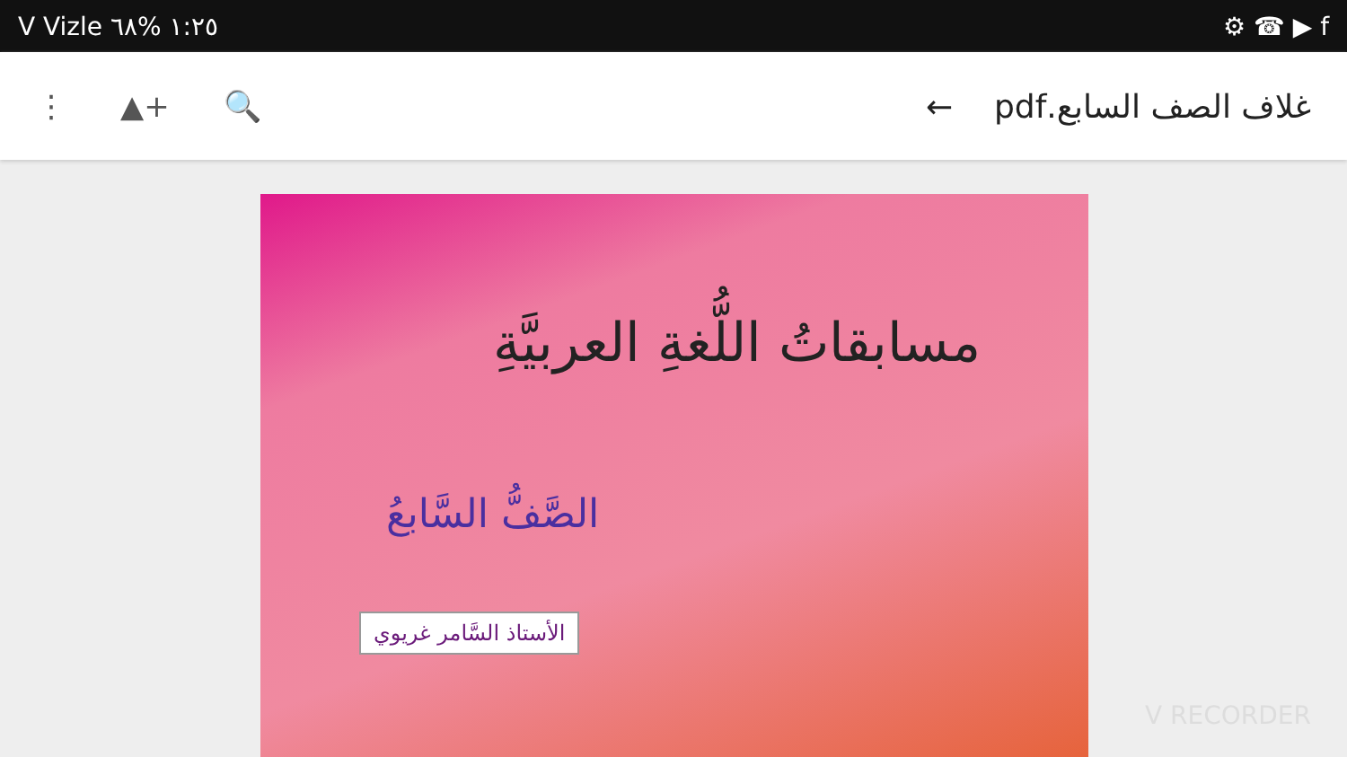V Vizle ١:٢٥ %٦٨ ⚙ ☎ ▶ f
⋮ ▲+ 🔍 غلاف الصف السابع.pdf ←
مسابقاتُ اللُّغةِ العربيَّةِ
الصَّفُّ السَّابعُ
الأستاذ السَّامر غريوي
V RECORDER